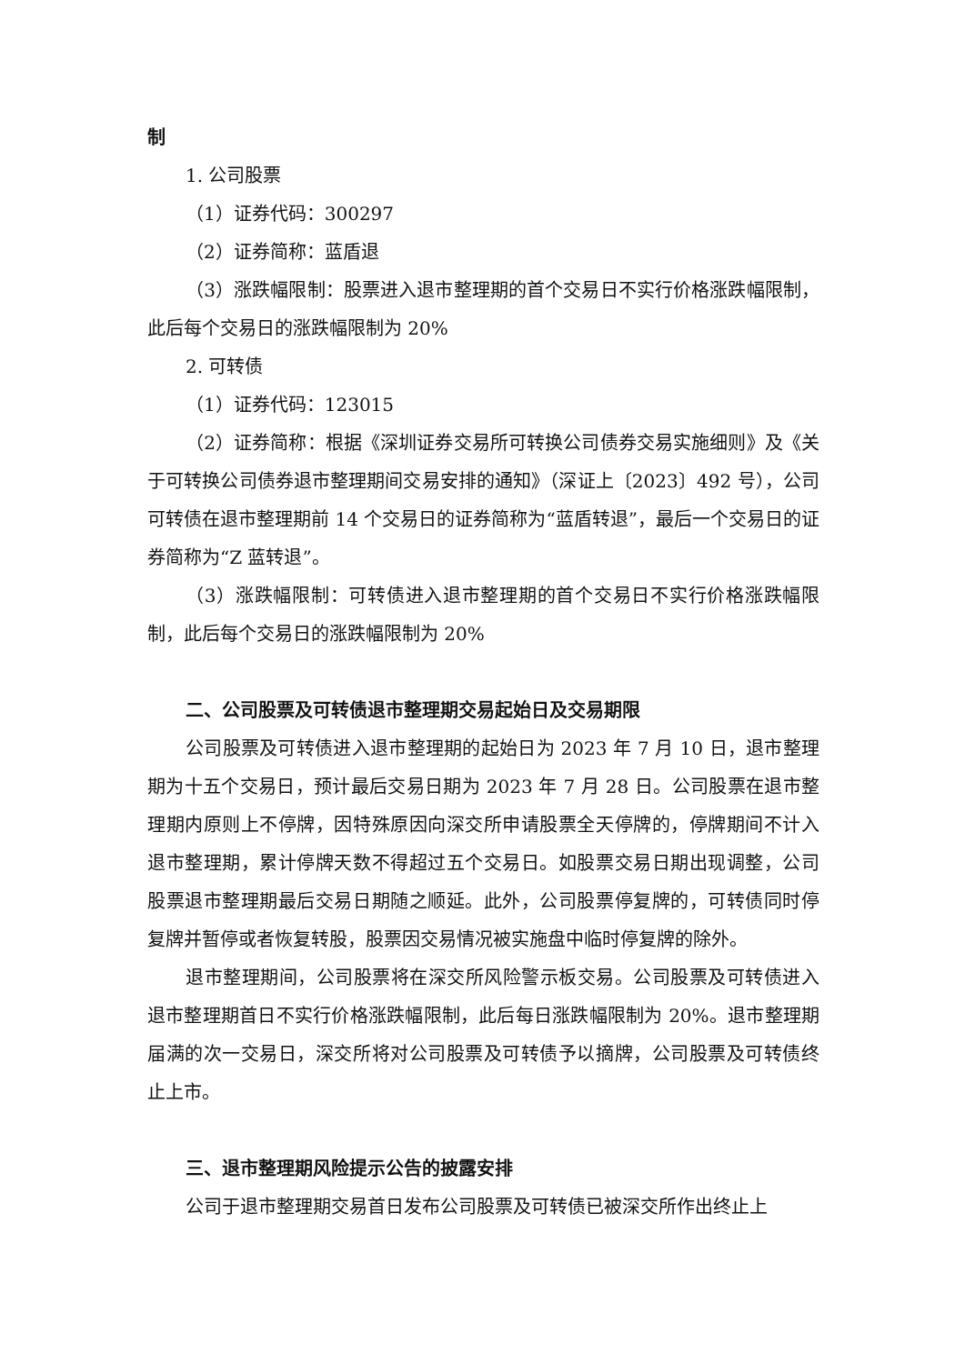制
1. 公司股票
（1）证券代码：300297
（2）证券简称：蓝盾退
（3）涨跌幅限制：股票进入退市整理期的首个交易日不实行价格涨跌幅限制，此后每个交易日的涨跌幅限制为 20%
2. 可转债
（1）证券代码：123015
（2）证券简称：根据《深圳证券交易所可转换公司债券交易实施细则》及《关于可转换公司债券退市整理期间交易安排的通知》（深证上〔2023〕492 号），公司可转债在退市整理期前 14 个交易日的证券简称为“蓝盾转退”，最后一个交易日的证券简称为“Z 蓝转退”。
（3）涨跌幅限制：可转债进入退市整理期的首个交易日不实行价格涨跌幅限制，此后每个交易日的涨跌幅限制为 20%
二、公司股票及可转债退市整理期交易起始日及交易期限
公司股票及可转债进入退市整理期的起始日为 2023 年 7 月 10 日，退市整理期为十五个交易日，预计最后交易日期为 2023 年 7 月 28 日。公司股票在退市整理期内原则上不停牌，因特殊原因向深交所申请股票全天停牌的，停牌期间不计入退市整理期，累计停牌天数不得超过五个交易日。如股票交易日期出现调整，公司股票退市整理期最后交易日期随之顺延。此外，公司股票停复牌的，可转债同时停复牌并暂停或者恢复转股，股票因交易情况被实施盘中临时停复牌的除外。
退市整理期间，公司股票将在深交所风险警示板交易。公司股票及可转债进入退市整理期首日不实行价格涨跌幅限制，此后每日涨跌幅限制为 20%。退市整理期届满的次一交易日，深交所将对公司股票及可转债予以摘牌，公司股票及可转债终止上市。
三、退市整理期风险提示公告的披露安排
公司于退市整理期交易首日发布公司股票及可转债已被深交所作出终止上